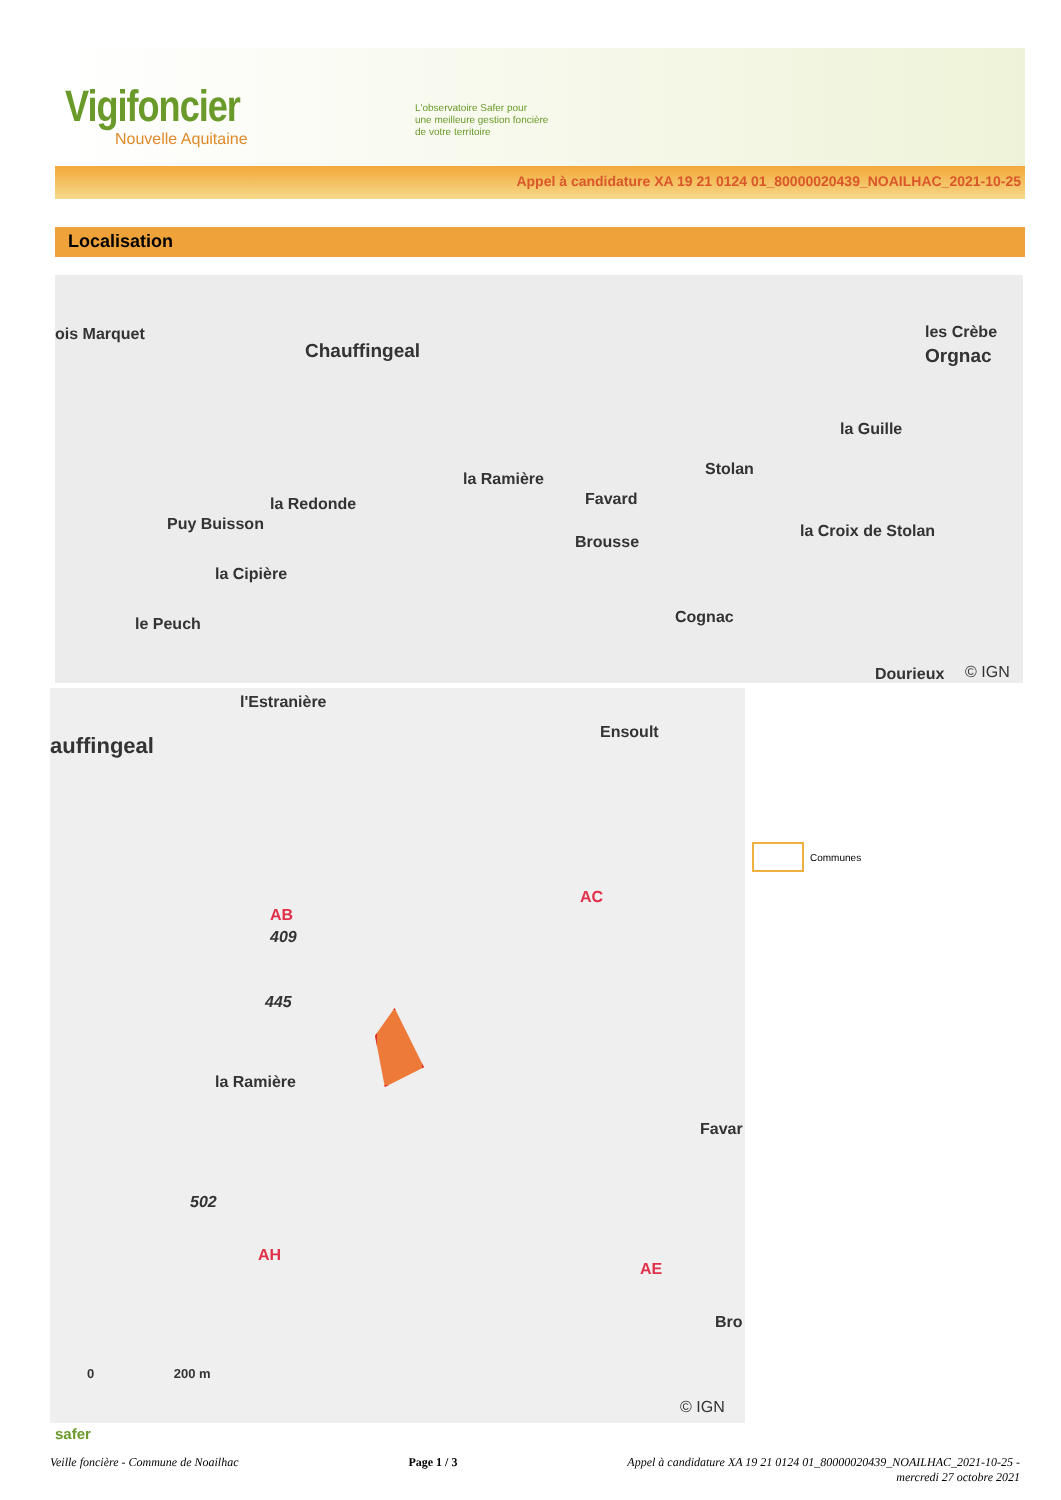Vigifoncier
Nouvelle Aquitaine
L'observatoire Safer pour
une meilleure gestion foncière
de votre territoire
Appel à candidature XA 19 21 0124 01_80000020439_NOAILHAC_2021-10-25
Localisation
ois Marquet
Chauffingeal
la Ramière
Favard
Stolan
la Guille
les Crèbe
Orgnac
la Redonde
Puy Buisson
Brousse
la Croix de Stolan
la Cipière
le Peuch Cognac
Dourieux © IGN
l'Estranière
auffingeal
Ensoult
AC
AB
409
445
la Ramière
Favar
502
AH
AE
Bro
0 200 m
© IGN
Communes
safer
Veille foncière - Commune de Noailhac
Page 1 / 3 Appel à candidature XA 19 21 0124 01_80000020439_NOAILHAC_2021-10-25 -
mercredi 27 octobre 2021